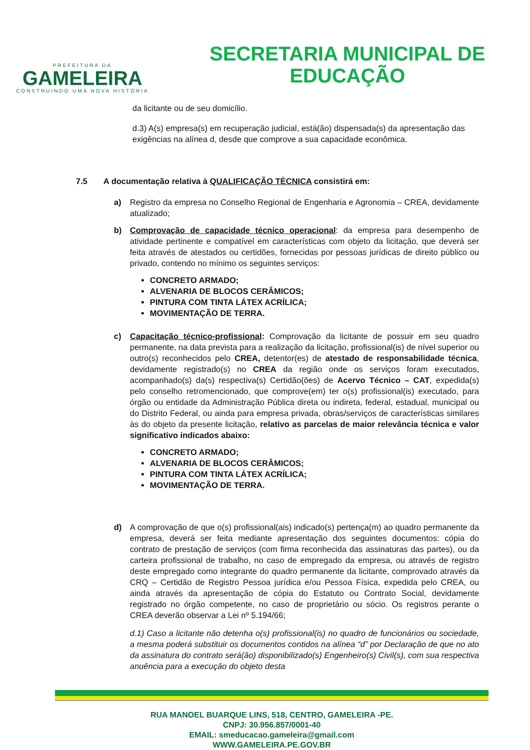PREFEITURA DA
GAMELEIRA
CONSTRUINDO UMA NOVA HISTÓRIA
SECRETARIA MUNICIPAL DE
EDUCAÇÃO
da licitante ou de seu domicílio.
d.3) A(s) empresa(s) em recuperação judicial, está(ão) dispensada(s) da apresentação das exigências na alínea d, desde que comprove a sua capacidade econômica.
7.5 A documentação relativa à QUALIFICAÇÃO TÈCNICA consistirá em:
a) Registro da empresa no Conselho Regional de Engenharia e Agronomia – CREA, devidamente atualizado;
b) Comprovação de capacidade técnico operacional: da empresa para desempenho de atividade pertinente e compatível em características com objeto da licitação, que deverá ser feita através de atestados ou certidões, fornecidas por pessoas jurídicas de direito público ou privado, contendo no mínimo os seguintes serviços:
CONCRETO ARMADO;
ALVENARIA DE BLOCOS CERÂMICOS;
PINTURA COM TINTA LÁTEX ACRÍLICA;
MOVIMENTAÇÃO DE TERRA.
c) Capacitação técnico-profissional: Comprovação da licitante de possuir em seu quadro permanente, na data prevista para a realização da licitação, profissional(is) de nível superior ou outro(s) reconhecidos pelo CREA, detentor(es) de atestado de responsabilidade técnica, devidamente registrado(s) no CREA da região onde os serviços foram executados, acompanhado(s) da(s) respectiva(s) Certidão(ões) de Acervo Técnico – CAT, expedida(s) pelo conselho retromencionado, que comprove(em) ter o(s) profissional(is) executado, para órgão ou entidade da Administração Pública direta ou indireta, federal, estadual, municipal ou do Distrito Federal, ou ainda para empresa privada, obras/serviços de características similares às do objeto da presente licitação, relativo as parcelas de maior relevância técnica e valor significativo indicados abaixo:
CONCRETO ARMADO;
ALVENARIA DE BLOCOS CERÂMICOS;
PINTURA COM TINTA LÁTEX ACRÍLICA;
MOVIMENTAÇÃO DE TERRA.
d) A comprovação de que o(s) profissional(ais) indicado(s) pertença(m) ao quadro permanente da empresa, deverá ser feita mediante apresentação dos seguintes documentos: cópia do contrato de prestação de serviços (com firma reconhecida das assinaturas das partes), ou da carteira profissional de trabalho, no caso de empregado da empresa, ou através de registro deste empregado como integrante do quadro permanente da licitante, comprovado através da CRQ – Certidão de Registro Pessoa jurídica e/ou Pessoa Física, expedida pelo CREA, ou ainda através da apresentação de cópia do Estatuto ou Contrato Social, devidamente registrado no órgão competente, no caso de proprietário ou sócio. Os registros perante o CREA deverão observar a Lei nº 5.194/66;
d.1) Caso a licitante não detenha o(s) profissional(is) no quadro de funcionários ou sociedade, a mesma poderá substituir os documentos contidos na alínea “d” por Declaração de que no ato da assinatura do contrato será(ão) disponibilizado(s) Engenheiro(s) Civil(s), com sua respectiva anuência para a execução do objeto desta
RUA MANOEL BUARQUE LINS, 518, CENTRO, GAMELEIRA -PE.
CNPJ: 30.956.857/0001-40
EMAIL: smeducacao.gameleira@gmail.com
WWW.GAMELEIRA.PE.GOV.BR